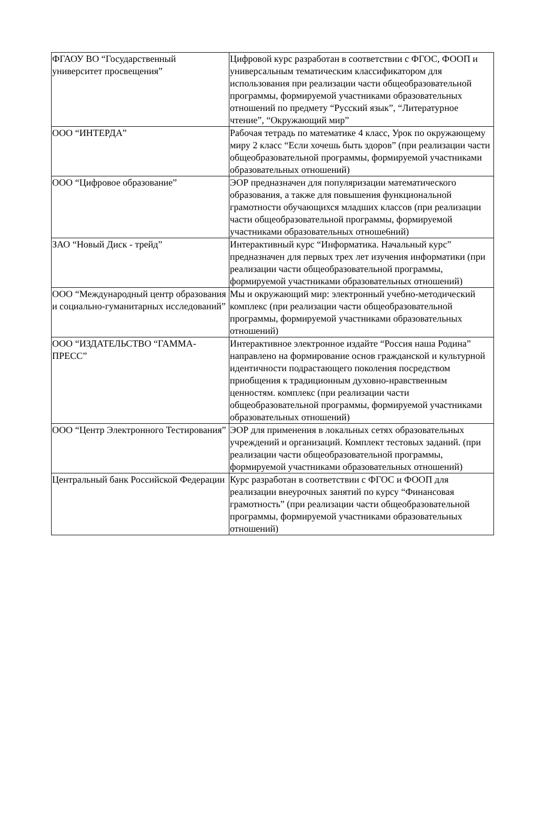| ФГАОУ ВО “Государственный университет просвещения” | Цифровой курс разработан в соответствии с ФГОС, ФООП и универсальным тематическим классификатором для использования при реализации части общеобразовательной программы, формируемой участниками образовательных отношений по предмету “Русский язык”, “Литературное чтение”, “Окружающий мир” |
| ООО “ИНТЕРДА” | Рабочая тетрадь по математике 4 класс, Урок по окружающему миру 2 класс “Если хочешь быть здоров” (при реализации части общеобразовательной программы, формируемой участниками образовательных отношений) |
| ООО “Цифровое образование” | ЭОР предназначен для популяризации математического образования, а также для повышения функциональной грамотности обучающихся младших классов (при реализации части общеобразовательной программы, формируемой участниками образовательных отноше6ний) |
| ЗАО “Новый Диск - трейд” | Интерактивный курс “Информатика. Начальный курс” предназначен для первых трех лет изучения информатики (при реализации части общеобразовательной программы, формируемой участниками образовательных отношений) |
| ООО “Международный центр образования и социально-гуманитарных исследований” | Мы и окружающий мир: электронный учебно-методический комплекс (при реализации части общеобразовательной программы, формируемой участниками образовательных отношений) |
| ООО “ИЗДАТЕЛЬСТВО “ГАММА-ПРЕСС” | Интерактивное электронное издайте “Россия наша Родина” направлено на формирование основ гражданской и культурной идентичности подрастающего поколения посредством приобщения к традиционным духовно-нравственным ценностям. комплекс (при реализации части общеобразовательной программы, формируемой участниками образовательных отношений) |
| ООО “Центр Электронного Тестирования” | ЭОР для применения в локальных сетях образовательных учреждений и организаций. Комплект тестовых заданий. (при реализации части общеобразовательной программы, формируемой участниками образовательных отношений) |
| Центральный банк Российской Федерации | Курс разработан в соответствии с ФГОС и ФООП для реализации внеурочных занятий по курсу “Финансовая грамотность” (при реализации части общеобразовательной программы, формируемой участниками образовательных отношений) |